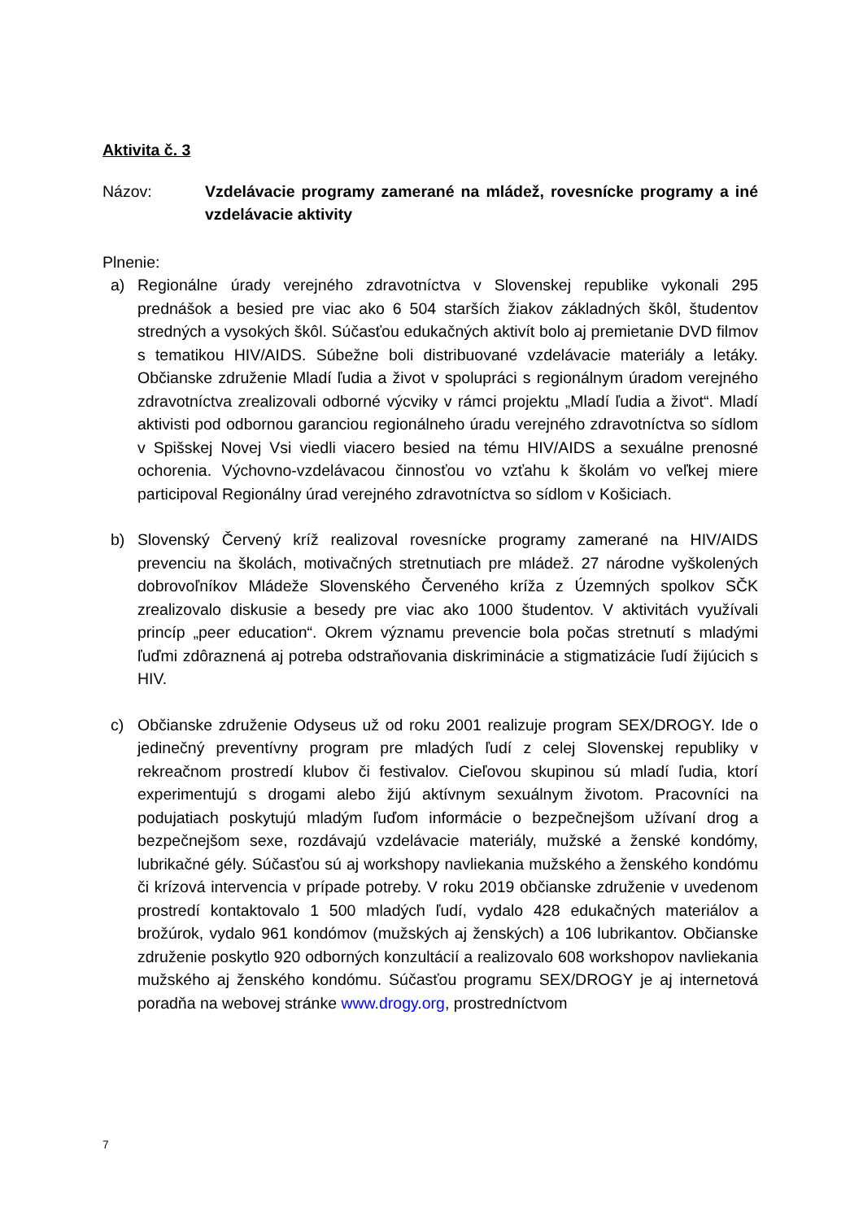Aktivita č. 3
Názov: Vzdelávacie programy zamerané na mládež, rovesnícke programy a iné vzdelávacie aktivity
Plnenie:
a) Regionálne úrady verejného zdravotníctva v Slovenskej republike vykonali 295 prednášok a besied pre viac ako 6 504 starších žiakov základných škôl, študentov stredných a vysokých škôl. Súčasťou edukačných aktivít bolo aj premietanie DVD filmov s tematikou HIV/AIDS. Súbežne boli distribuované vzdelávacie materiály a letáky. Občianske združenie Mladí ľudia a život v spolupráci s regionálnym úradom verejného zdravotníctva zrealizovali odborné výcviky v rámci projektu „Mladí ľudia a život“. Mladí aktivisti pod odbornou garanciou regionálneho úradu verejného zdravotníctva so sídlom v Spišskej Novej Vsi viedli viacero besied na tému HIV/AIDS a sexuálne prenosné ochorenia. Výchovno-vzdelávacou činnosťou vo vzťahu k školám vo veľkej miere participoval Regionálny úrad verejného zdravotníctva so sídlom v Košiciach.
b) Slovenský Červený kríž realizoval rovesnícke programy zamerané na HIV/AIDS prevenciu na školách, motivačných stretnutiach pre mládež. 27 národne vyškolených dobrovoľníkov Mládeže Slovenského Červeného kríža z Územných spolkov SČK zrealizovalo diskusie a besedy pre viac ako 1000 študentov. V aktivitách využívali princíp „peer education“. Okrem významu prevencie bola počas stretnutí s mladými ľuďmi zdôraznená aj potreba odstraňovania diskriminácie a stigmatizácie ľudí žijúcich s HIV.
c) Občianske združenie Odyseus už od roku 2001 realizuje program SEX/DROGY. Ide o jedinečný preventívny program pre mladých ľudí z celej Slovenskej republiky v rekreačnom prostredí klubov či festivalov. Cieľovou skupinou sú mladí ľudia, ktorí experimentujú s drogami alebo žijú aktívnym sexuálnym životom. Pracovníci na podujatiach poskytujú mladým ľuďom informácie o bezpečnejšom užívaní drog a bezpečnejšom sexe, rozdávajú vzdelávacie materiály, mužské a ženské kondómy, lubrikačné gély. Súčasťou sú aj workshopy navliekania mužského a ženského kondómu či krízová intervencia v prípade potreby. V roku 2019 občianske združenie v uvedenom prostredí kontaktovalo 1 500 mladých ľudí, vydalo 428 edukačných materiálov a brožúrok, vydalo 961 kondómov (mužských aj ženských) a 106 lubrikantov. Občianske združenie poskytlo 920 odborných konzultácií a realizovalo 608 workshopov navliekania mužského aj ženského kondómu. Súčasťou programu SEX/DROGY je aj internetová poradňa na webovej stránke www.drogy.org, prostredníctvom
7